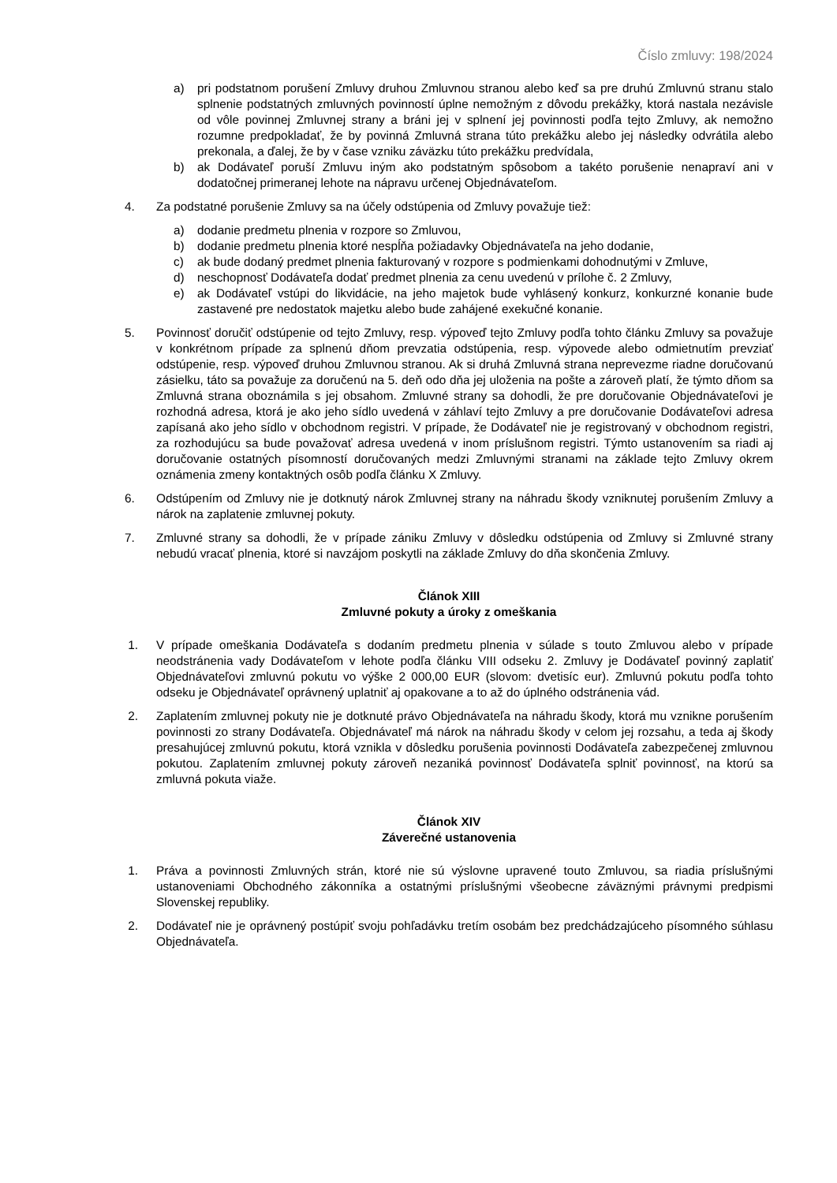Číslo zmluvy: 198/2024
a) pri podstatnom porušení Zmluvy druhou Zmluvnou stranou alebo keď sa pre druhú Zmluvnú stranu stalo splnenie podstatných zmluvných povinností úplne nemožným z dôvodu prekážky, ktorá nastala nezávisle od vôle povinnej Zmluvnej strany a bráni jej v splnení jej povinnosti podľa tejto Zmluvy, ak nemožno rozumne predpokladať, že by povinná Zmluvná strana túto prekážku alebo jej následky odvrátila alebo prekonala, a ďalej, že by v čase vzniku záväzku túto prekážku predvídala,
b) ak Dodávateľ poruší Zmluvu iným ako podstatným spôsobom a takéto porušenie nenapraví ani v dodatočnej primeranej lehote na nápravu určenej Objednávateľom.
4. Za podstatné porušenie Zmluvy sa na účely odstúpenia od Zmluvy považuje tiež:
a) dodanie predmetu plnenia v rozpore so Zmluvou,
b) dodanie predmetu plnenia ktoré nespĺňa požiadavky Objednávateľa na jeho dodanie,
c) ak bude dodaný predmet plnenia fakturovaný v rozpore s podmienkami dohodnutými v Zmluve,
d) neschopnosť Dodávateľa dodať predmet plnenia za cenu uvedenú v prílohe č. 2 Zmluvy,
e) ak Dodávateľ vstúpi do likvidácie, na jeho majetok bude vyhlásený konkurz, konkurzné konanie bude zastavené pre nedostatok majetku alebo bude zahájené exekučné konanie.
5. Povinnosť doručiť odstúpenie od tejto Zmluvy, resp. výpoveď tejto Zmluvy podľa tohto článku Zmluvy sa považuje v konkrétnom prípade za splnenú dňom prevzatia odstúpenia, resp. výpovede alebo odmietnutím prevziať odstúpenie, resp. výpoveď druhou Zmluvnou stranou. Ak si druhá Zmluvná strana neprevezme riadne doručovanú zásielku, táto sa považuje za doručenú na 5. deň odo dňa jej uloženia na pošte a zároveň platí, že týmto dňom sa Zmluvná strana oboznámila s jej obsahom. Zmluvné strany sa dohodli, že pre doručovanie Objednávateľovi je rozhodná adresa, ktorá je ako jeho sídlo uvedená v záhlaví tejto Zmluvy a pre doručovanie Dodávateľovi adresa zapísaná ako jeho sídlo v obchodnom registri. V prípade, že Dodávateľ nie je registrovaný v obchodnom registri, za rozhodujúcu sa bude považovať adresa uvedená v inom príslušnom registri. Týmto ustanovením sa riadi aj doručovanie ostatných písomností doručovaných medzi Zmluvnými stranami na základe tejto Zmluvy okrem oznámenia zmeny kontaktných osôb podľa článku X Zmluvy.
6. Odstúpením od Zmluvy nie je dotknutý nárok Zmluvnej strany na náhradu škody vzniknutej porušením Zmluvy a nárok na zaplatenie zmluvnej pokuty.
7. Zmluvné strany sa dohodli, že v prípade zániku Zmluvy v dôsledku odstúpenia od Zmluvy si Zmluvné strany nebudú vracať plnenia, ktoré si navzájom poskytli na základe Zmluvy do dňa skončenia Zmluvy.
Článok XIII
Zmluvné pokuty a úroky z omeškania
1. V prípade omeškania Dodávateľa s dodaním predmetu plnenia v súlade s touto Zmluvou alebo v prípade neodstránenia vady Dodávateľom v lehote podľa článku VIII odseku 2. Zmluvy je Dodávateľ povinný zaplatiť Objednávateľovi zmluvnú pokutu vo výške 2 000,00 EUR (slovom: dvetisíc eur). Zmluvnú pokutu podľa tohto odseku je Objednávateľ oprávnený uplatniť aj opakovane a to až do úplného odstránenia vád.
2. Zaplatením zmluvnej pokuty nie je dotknuté právo Objednávateľa na náhradu škody, ktorá mu vznikne porušením povinnosti zo strany Dodávateľa. Objednávateľ má nárok na náhradu škody v celom jej rozsahu, a teda aj škody presahujúcej zmluvnú pokutu, ktorá vznikla v dôsledku porušenia povinnosti Dodávateľa zabezpečenej zmluvnou pokutou. Zaplatením zmluvnej pokuty zároveň nezaniká povinnosť Dodávateľa splniť povinnosť, na ktorú sa zmluvná pokuta viaže.
Článok XIV
Záverečné ustanovenia
1. Práva a povinnosti Zmluvných strán, ktoré nie sú výslovne upravené touto Zmluvou, sa riadia príslušnými ustanoveniami Obchodného zákonníka a ostatnými príslušnými všeobecne záväznými právnymi predpismi Slovenskej republiky.
2. Dodávateľ nie je oprávnený postúpiť svoju pohľadávku tretím osobám bez predchádzajúceho písomného súhlasu Objednávateľa.